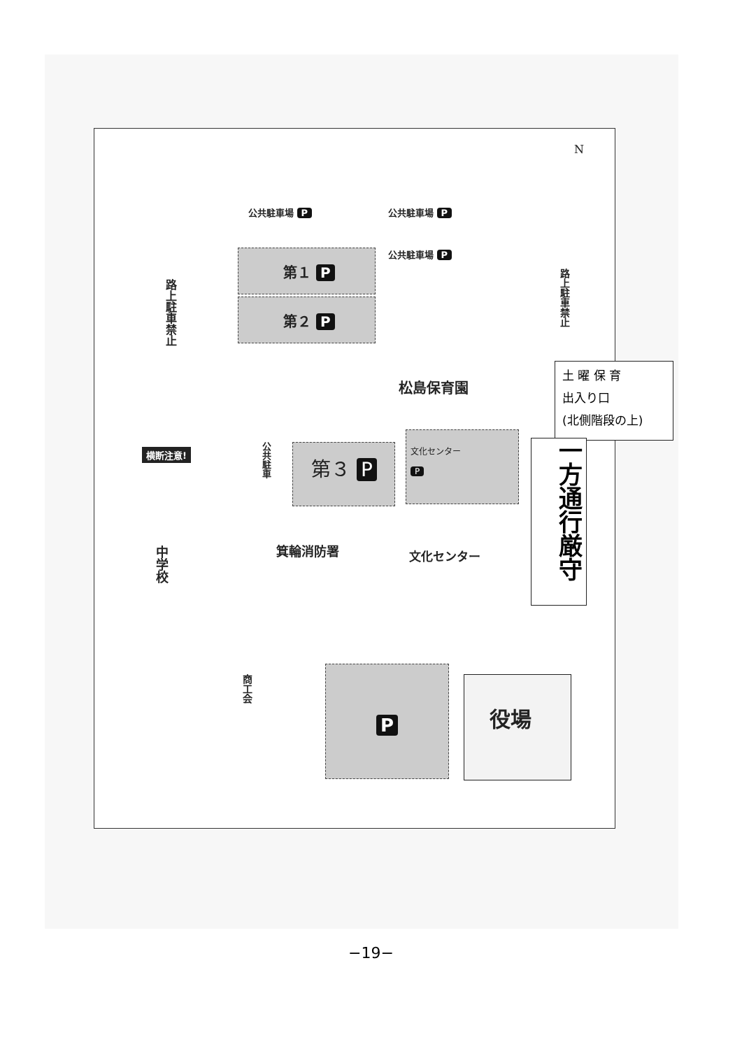N
公共駐車場 P 公共駐車場 P
公共駐車場 P
第１ P
第２ P
路上駐車禁止
路上駐車禁止
松島保育園
土 曜 保 育
出入り口
(北側階段の上)
横断注意!
公共駐車
第３ P
文化センター
P
一方通行厳守
中学校
箕輪消防署 文化センター
商工会
P 役場
−19−